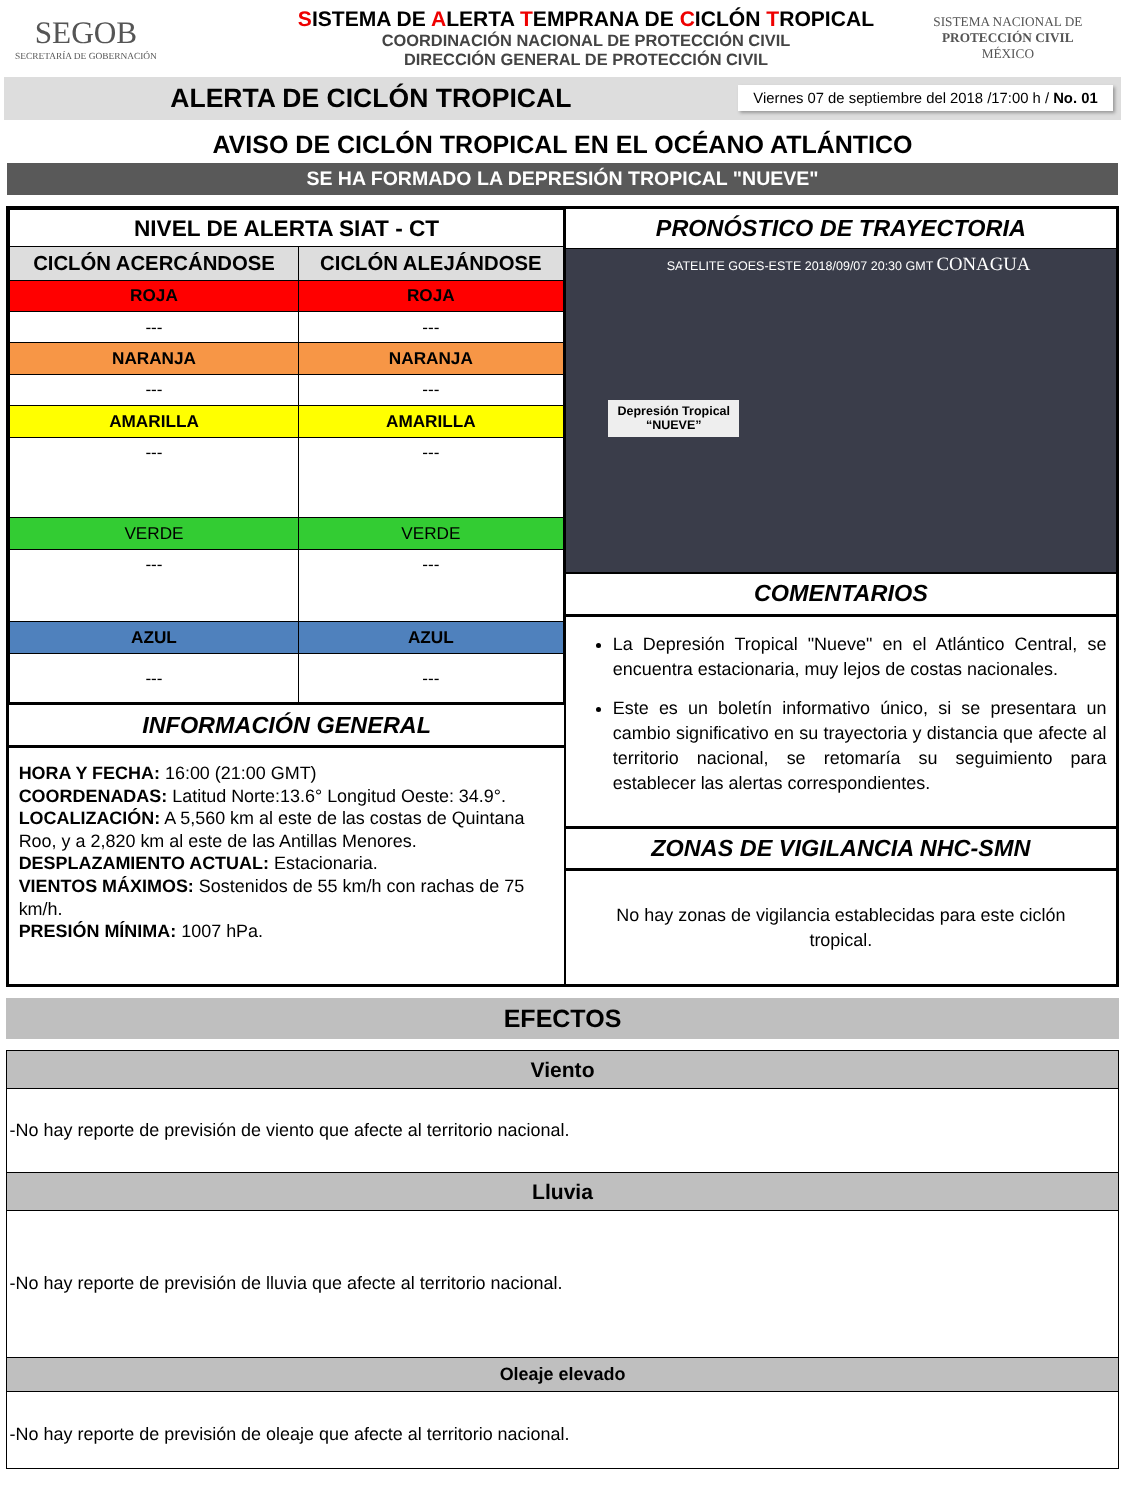SEGOB
SECRETARÍA DE GOBERNACIÓN
SISTEMA DE ALERTA TEMPRANA DE CICLÓN TROPICAL
COORDINACIÓN NACIONAL DE PROTECCIÓN CIVIL
DIRECCIÓN GENERAL DE PROTECCIÓN CIVIL
SISTEMA NACIONAL DE
PROTECCIÓN CIVIL
MÉXICO
ALERTA DE CICLÓN TROPICAL
Viernes 07 de septiembre del 2018 /17:00 h / No. 01
AVISO DE CICLÓN TROPICAL EN EL OCÉANO ATLÁNTICO
SE HA FORMADO LA DEPRESIÓN TROPICAL "NUEVE"
| NIVEL DE ALERTA SIAT - CT | |
| --- | --- |
| CICLÓN ACERCÁNDOSE | CICLÓN ALEJÁNDOSE |
| ROJA | ROJA |
| --- | --- |
| NARANJA | NARANJA |
| --- | --- |
| AMARILLA | AMARILLA |
| --- | --- |
| VERDE | VERDE |
| --- | --- |
| AZUL | AZUL |
| --- | --- |
INFORMACIÓN GENERAL
HORA Y FECHA: 16:00 (21:00 GMT)
COORDENADAS: Latitud Norte:13.6° Longitud Oeste: 34.9°.
LOCALIZACIÓN: A 5,560 km al este de las costas de Quintana Roo, y a 2,820 km al este de las Antillas Menores.
DESPLAZAMIENTO ACTUAL: Estacionaria.
VIENTOS MÁXIMOS: Sostenidos de 55 km/h con rachas de 75 km/h.
PRESIÓN MÍNIMA: 1007 hPa.
PRONÓSTICO DE TRAYECTORIA
SATELITE GOES-ESTE 2018/09/07 20:30 GMT CONAGUA
Depresión Tropical
“NUEVE”
COMENTARIOS
La Depresión Tropical "Nueve" en el Atlántico Central, se encuentra estacionaria, muy lejos de costas nacionales.
Este es un boletín informativo único, si se presentara un cambio significativo en su trayectoria y distancia que afecte al territorio nacional, se retomaría su seguimiento para establecer las alertas correspondientes.
ZONAS DE VIGILANCIA NHC-SMN
No hay zonas de vigilancia establecidas para este ciclón tropical.
EFECTOS
Viento
-No hay reporte de previsión de viento que afecte al territorio nacional.
Lluvia
-No hay reporte de previsión de lluvia que afecte al territorio nacional.
Oleaje elevado
-No hay reporte de previsión de oleaje que afecte al territorio nacional.